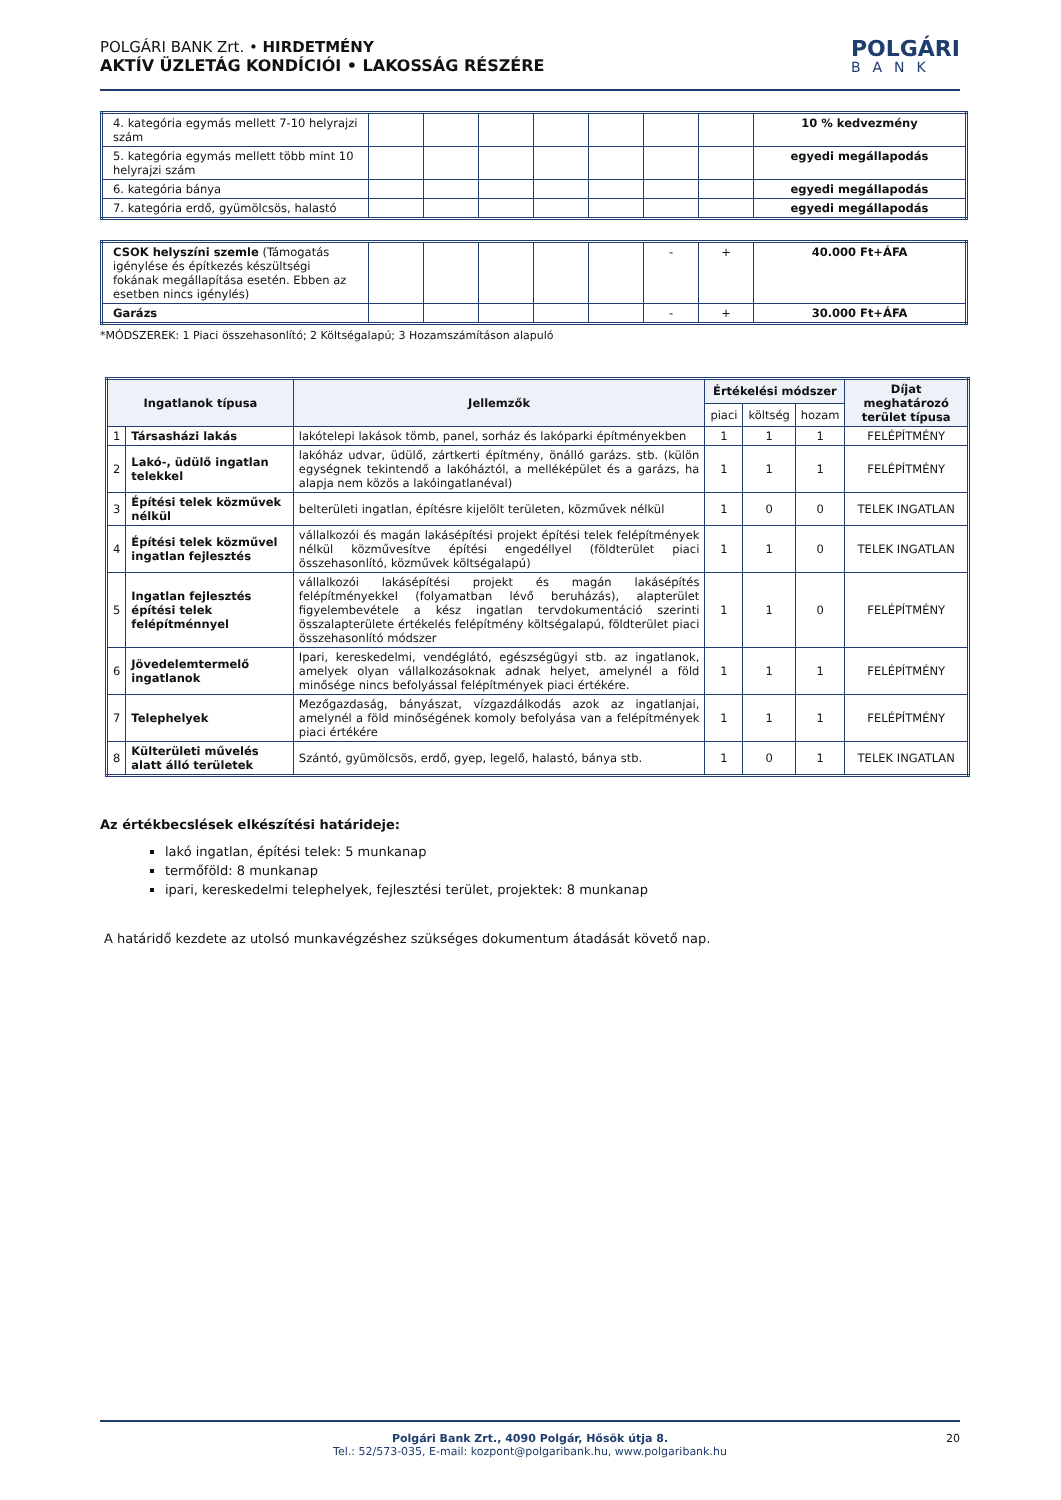POLGÁRI BANK Zrt. • HIRDETMÉNY
AKTÍV ÜZLETÁG KONDÍCIÓI • LAKOSSÁG RÉSZÉRE
POLGÁRI
BANK
| 4. kategória egymás mellett 7-10 helyrajzi szám | | | | | | | | 10 % kedvezmény |
| 5. kategória egymás mellett több mint 10 helyrajzi szám | | | | | | | | egyedi megállapodás |
| 6. kategória bánya | | | | | | | | egyedi megállapodás |
| 7. kategória erdő, gyümölcsös, halastó | | | | | | | | egyedi megállapodás |
| CSOK helyszíni szemle (Támogatás igénylése és építkezés készültségi fokának megállapítása esetén. Ebben az esetben nincs igénylés) | | | | | | - | + | 40.000 Ft+ÁFA |
| Garázs | | | | | | - | + | 30.000 Ft+ÁFA |
*MÓDSZEREK: 1 Piaci összehasonlító; 2 Költségalapú; 3 Hozamszámításon alapuló
| Ingatlanok típusa | | Jellemzők | Értékelési módszer | | | Díjat meghatározó terület típusa |
| --- | --- | --- | --- | --- | --- | --- |
| | | | piaci | költség | hozam | |
| 1 | Társasházi lakás | lakótelepi lakások tömb, panel, sorház és lakóparki építményekben | 1 | 1 | 1 | FELÉPÍTMÉNY |
| 2 | Lakó-, üdülő ingatlan telekkel | lakóház udvar, üdülő, zártkerti építmény, önálló garázs. stb. (külön egységnek tekintendő a lakóháztól, a melléképület és a garázs, ha alapja nem közös a lakóingatlanéval) | 1 | 1 | 1 | FELÉPÍTMÉNY |
| 3 | Építési telek közművek nélkül | belterületi ingatlan, építésre kijelölt területen, közművek nélkül | 1 | 0 | 0 | TELEK INGATLAN |
| 4 | Építési telek közművel ingatlan fejlesztés | vállalkozói és magán lakásépítési projekt építési telek felépítmények nélkül közművesítve építési engedéllyel (földterület piaci összehasonlító, közművek költségalapú) | 1 | 1 | 0 | TELEK INGATLAN |
| 5 | Ingatlan fejlesztés építési telek felépítménnyel | vállalkozói lakásépítési projekt és magán lakásépítés felépítményekkel (folyamatban lévő beruházás), alapterület figyelembevétele a kész ingatlan tervdokumentáció szerinti összalapterülete értékelés felépítmény költségalapú, földterület piaci összehasonlító módszer | 1 | 1 | 0 | FELÉPÍTMÉNY |
| 6 | Jövedelemtermelő ingatlanok | Ipari, kereskedelmi, vendéglátó, egészségügyi stb. az ingatlanok, amelyek olyan vállalkozásoknak adnak helyet, amelynél a föld minősége nincs befolyással felépítmények piaci értékére. | 1 | 1 | 1 | FELÉPÍTMÉNY |
| 7 | Telephelyek | Mezőgazdaság, bányászat, vízgazdálkodás azok az ingatlanjai, amelynél a föld minőségének komoly befolyása van a felépítmények piaci értékére | 1 | 1 | 1 | FELÉPÍTMÉNY |
| 8 | Külterületi művelés alatt álló területek | Szántó, gyümölcsös, erdő, gyep, legelő, halastó, bánya stb. | 1 | 0 | 1 | TELEK INGATLAN |
Az értékbecslések elkészítési határideje:
lakó ingatlan, építési telek: 5 munkanap
termőföld: 8 munkanap
ipari, kereskedelmi telephelyek, fejlesztési terület, projektek: 8 munkanap
A határidő kezdete az utolsó munkavégzéshez szükséges dokumentum átadását követő nap.
Polgári Bank Zrt., 4090 Polgár, Hősök útja 8.
Tel.: 52/573-035, E-mail: kozpont@polgaribank.hu, www.polgaribank.hu
20